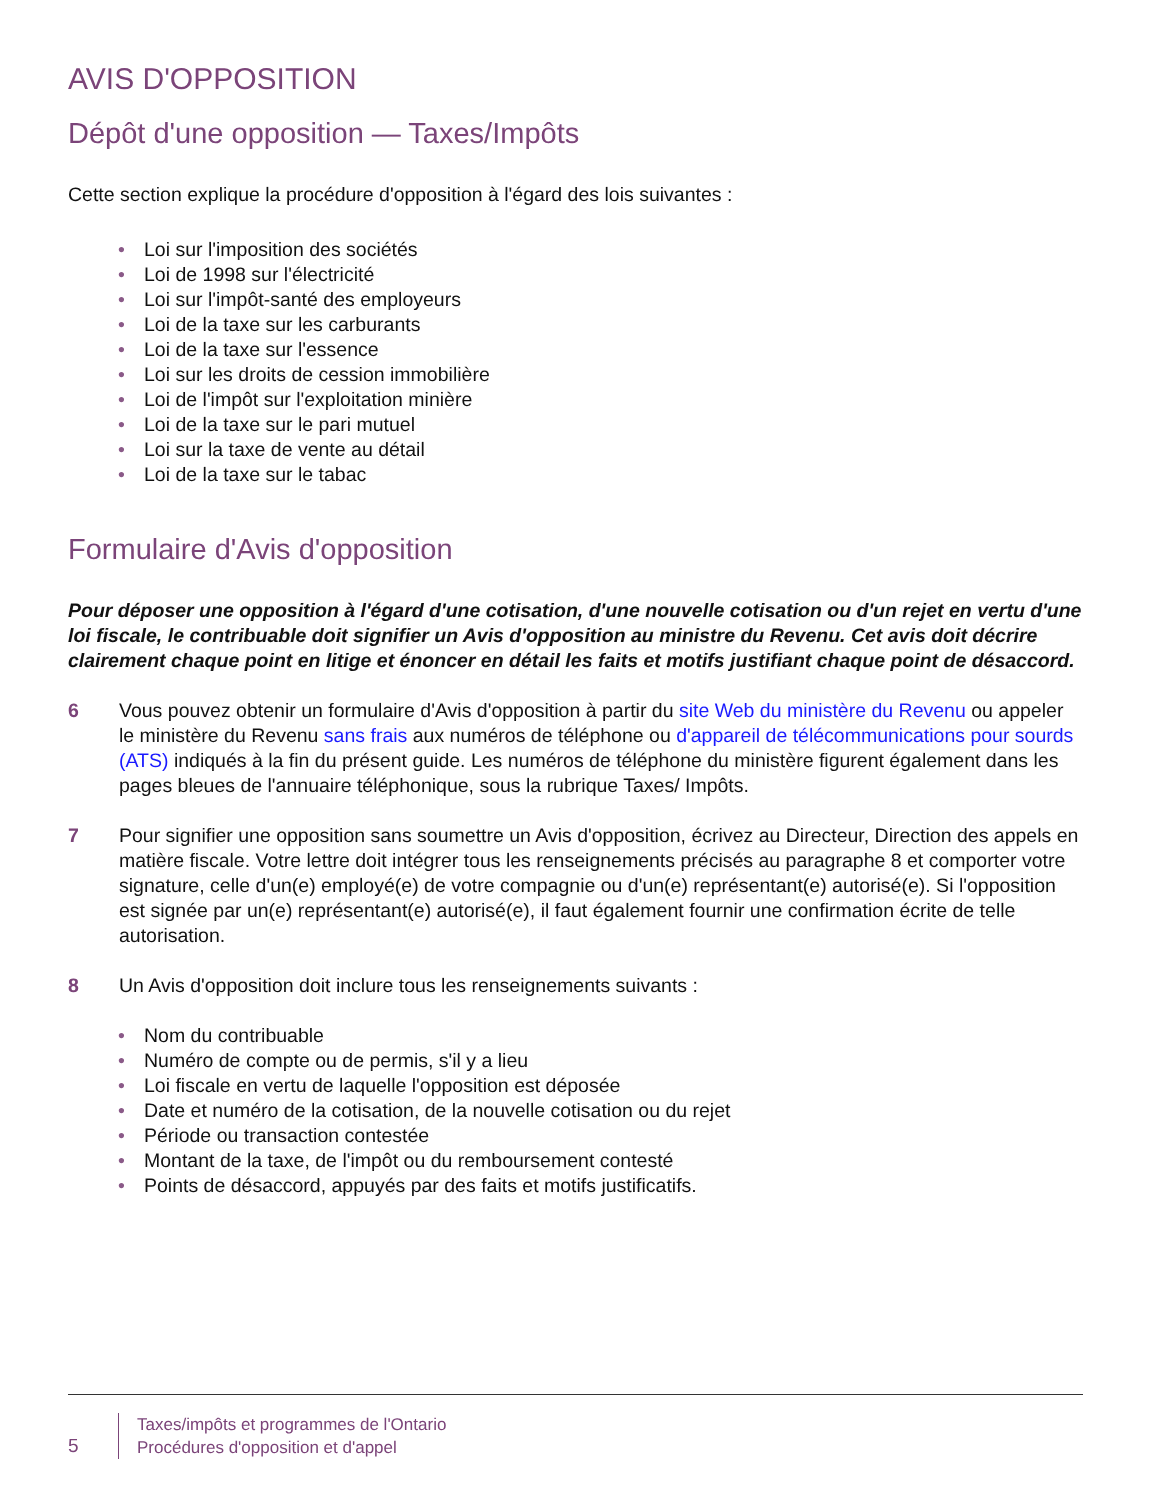AVIS D'OPPOSITION
Dépôt d'une opposition — Taxes/Impôts
Cette section explique la procédure d'opposition à l'égard des lois suivantes :
• Loi sur l'imposition des sociétés
• Loi de 1998 sur l'électricité
• Loi sur l'impôt-santé des employeurs
• Loi de la taxe sur les carburants
• Loi de la taxe sur l'essence
• Loi sur les droits de cession immobilière
• Loi de l'impôt sur l'exploitation minière
• Loi de la taxe sur le pari mutuel
• Loi sur la taxe de vente au détail
• Loi de la taxe sur le tabac
Formulaire d'Avis d'opposition
Pour déposer une opposition à l'égard d'une cotisation, d'une nouvelle cotisation ou d'un rejet en vertu d'une loi fiscale, le contribuable doit signifier un Avis d'opposition au ministre du Revenu. Cet avis doit décrire clairement chaque point en litige et énoncer en détail les faits et motifs justifiant chaque point de désaccord.
6 Vous pouvez obtenir un formulaire d'Avis d'opposition à partir du site Web du ministère du Revenu ou appeler le ministère du Revenu sans frais aux numéros de téléphone ou d'appareil de télécommunications pour sourds (ATS) indiqués à la fin du présent guide. Les numéros de téléphone du ministère figurent également dans les pages bleues de l'annuaire téléphonique, sous la rubrique Taxes/ Impôts.
7 Pour signifier une opposition sans soumettre un Avis d'opposition, écrivez au Directeur, Direction des appels en matière fiscale. Votre lettre doit intégrer tous les renseignements précisés au paragraphe 8 et comporter votre signature, celle d'un(e) employé(e) de votre compagnie ou d'un(e) représentant(e) autorisé(e). Si l'opposition est signée par un(e) représentant(e) autorisé(e), il faut également fournir une confirmation écrite de telle autorisation.
8 Un Avis d'opposition doit inclure tous les renseignements suivants :
• Nom du contribuable
• Numéro de compte ou de permis, s'il y a lieu
• Loi fiscale en vertu de laquelle l'opposition est déposée
• Date et numéro de la cotisation, de la nouvelle cotisation ou du rejet
• Période ou transaction contestée
• Montant de la taxe, de l'impôt ou du remboursement contesté
• Points de désaccord, appuyés par des faits et motifs justificatifs.
5
Taxes/impôts et programmes de l'Ontario
Procédures d'opposition et d'appel